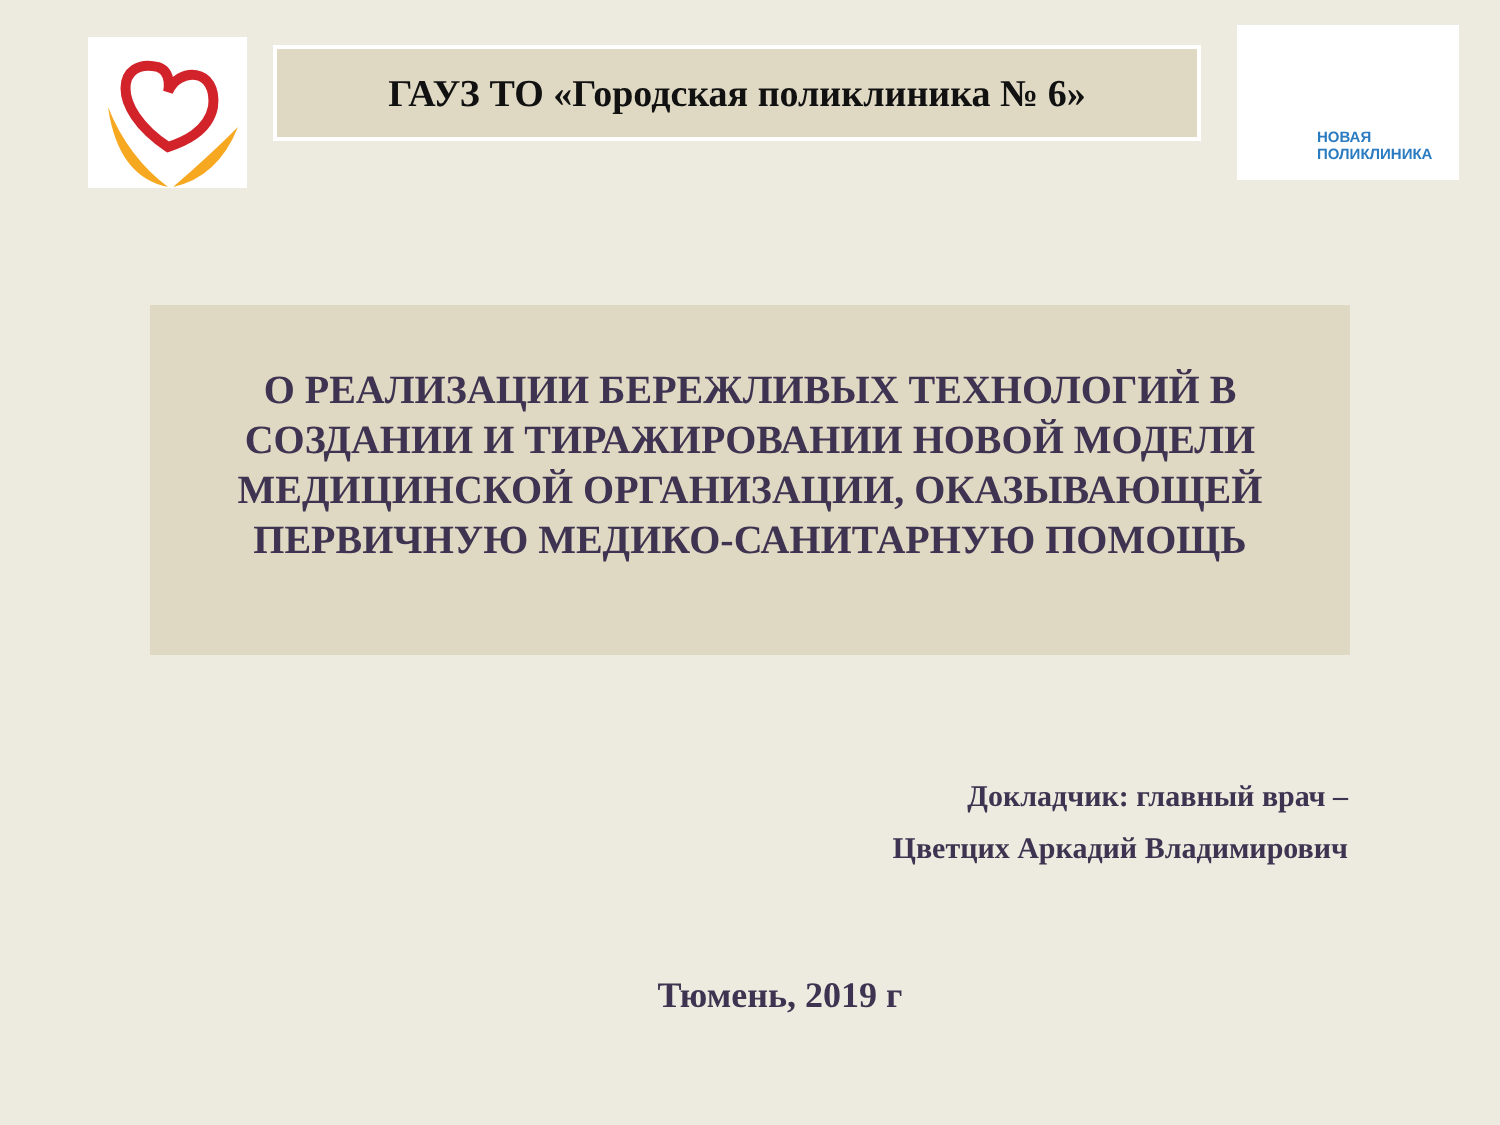ГАУЗ ТО «Городская поликлиника № 6»
НОВАЯ
ПОЛИКЛИНИКА
О РЕАЛИЗАЦИИ БЕРЕЖЛИВЫХ ТЕХНОЛОГИЙ В
СОЗДАНИИ И ТИРАЖИРОВАНИИ НОВОЙ МОДЕЛИ
МЕДИЦИНСКОЙ ОРГАНИЗАЦИИ, ОКАЗЫВАЮЩЕЙ
ПЕРВИЧНУЮ МЕДИКО-САНИТАРНУЮ ПОМОЩЬ
Докладчик: главный врач –
Цветцих Аркадий Владимирович
Тюмень, 2019 г